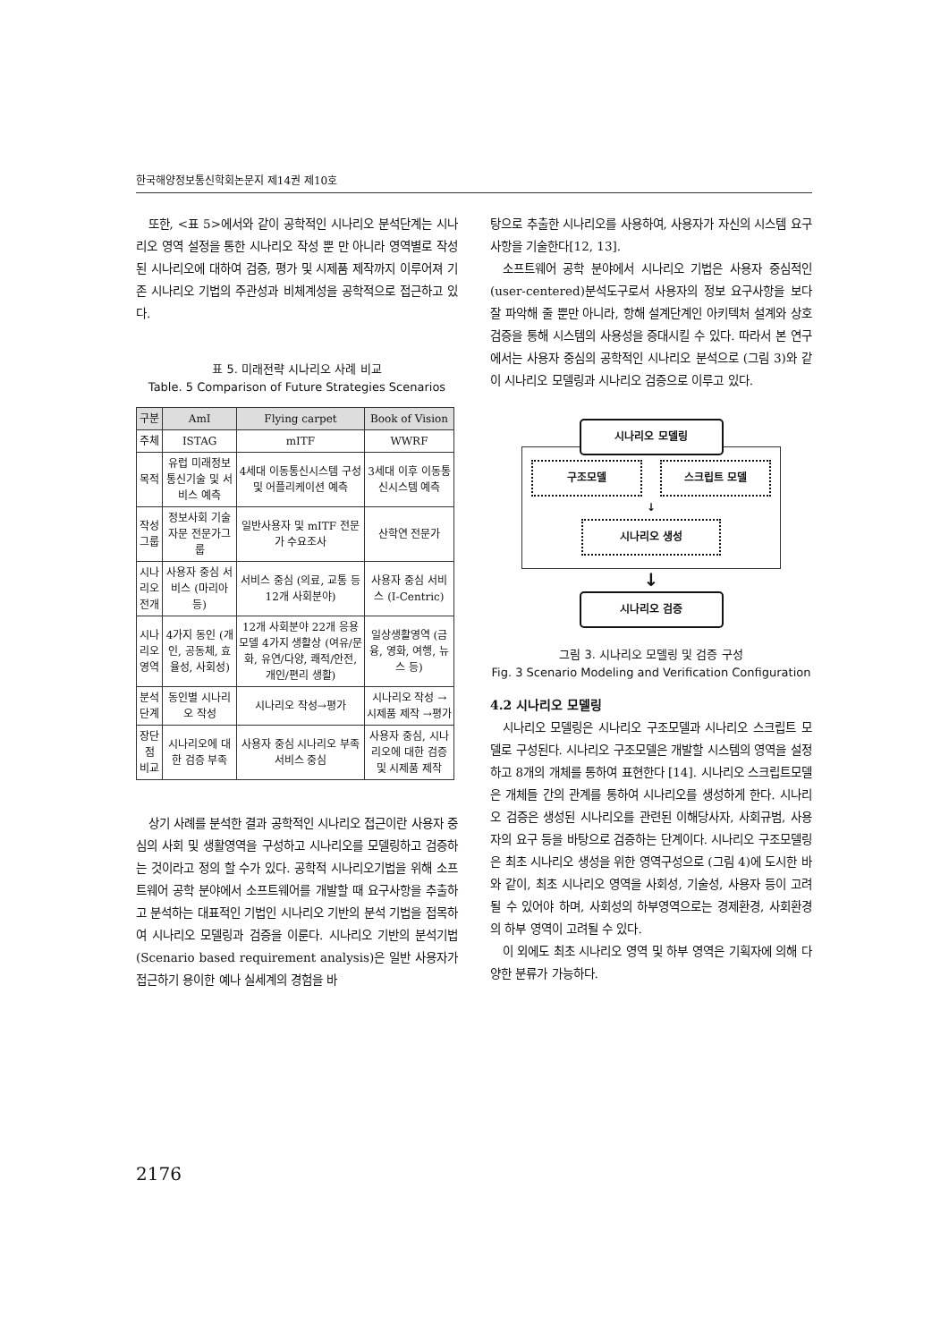한국해양정보통신학회논문지 제14권 제10호
또한, <표 5>에서와 같이 공학적인 시나리오 분석단계는 시나리오 영역 설정을 통한 시나리오 작성 뿐 만 아니라 영역별로 작성 된 시나리오에 대하여 검증, 평가 및 시제품 제작까지 이루어져 기존 시나리오 기법의 주관성과 비체계성을 공학적으로 접근하고 있다.
표 5. 미래전략 시나리오 사례 비교
Table. 5 Comparison of Future Strategies Scenarios
| 구분 | AmI | Flying carpet | Book of Vision |
| --- | --- | --- | --- |
| 주체 | ISTAG | mITF | WWRF |
| 목적 | 유럽 미래정보 통신기술 및 서비스 예측 | 4세대 이동통신시스템 구성 및 어플리케이션 예측 | 3세대 이후 이동통신시스템 예측 |
| 작성 그룹 | 정보사회 기술자문 전문가그룹 | 일반사용자 및 mITF 전문가 수요조사 | 산학연 전문가 |
| 시나리오 전개 | 사용자 중심 서비스 (마리아 등) | 서비스 중심 (의료, 교통 등 12개 사회분야) | 사용자 중심 서비스 (I-Centric) |
| 시나리오 영역 | 4가지 동인 (개인, 공동체, 효율성, 사회성) | 12개 사회분야 22개 응용모델 4가지 생활상 (여유/문화, 유연/다양, 쾌적/안전, 개인/편리 생활) | 일상생활영역 (금융, 영화, 여행, 뉴스 등) |
| 분석 단계 | 동인별 시나리오 작성 | 시나리오 작성→평가 | 시나리오 작성 → 시제품 제작 →평가 |
| 장단점 비교 | 시나리오에 대한 검증 부족 | 사용자 중심 시나리오 부족 서비스 중심 | 사용자 중심, 시나리오에 대한 검증 및 시제품 제작 |
상기 사례를 분석한 결과 공학적인 시나리오 접근이란 사용자 중심의 사회 및 생활영역을 구성하고 시나리오를 모델링하고 검증하는 것이라고 정의 할 수가 있다. 공학적 시나리오기법을 위해 소프트웨어 공학 분야에서 소프트웨어를 개발할 때 요구사항을 추출하고 분석하는 대표적인 기법인 시나리오 기반의 분석 기법을 접목하여 시나리오 모델링과 검증을 이룬다. 시나리오 기반의 분석기법(Scenario based requirement analysis)은 일반 사용자가 접근하기 용이한 예나 실세계의 경험을 바
탕으로 추출한 시나리오를 사용하여, 사용자가 자신의 시스템 요구사항을 기술한다[12, 13].
소프트웨어 공학 분야에서 시나리오 기법은 사용자 중심적인(user-centered)분석도구로서 사용자의 정보 요구사항을 보다 잘 파악해 줄 뿐만 아니라, 항해 설계단계인 아키텍처 설계와 상호 검증을 통해 시스템의 사용성을 증대시킬 수 있다. 따라서 본 연구에서는 사용자 중심의 공학적인 시나리오 분석으로 (그림 3)와 같이 시나리오 모델링과 시나리오 검증으로 이루고 있다.
시나리오 모델링
구조모델 스크립트 모델
↓
시나리오 생성
↓
시나리오 검증
그림 3. 시나리오 모델링 및 검증 구성
Fig. 3 Scenario Modeling and Verification Configuration
4.2 시나리오 모델링
시나리오 모델링은 시나리오 구조모델과 시나리오 스크립트 모델로 구성된다. 시나리오 구조모델은 개발할 시스템의 영역을 설정하고 8개의 개체를 통하여 표현한다 [14]. 시나리오 스크립트모델은 개체들 간의 관계를 통하여 시나리오를 생성하게 한다. 시나리오 검증은 생성된 시나리오를 관련된 이해당사자, 사회규범, 사용자의 요구 등을 바탕으로 검증하는 단계이다. 시나리오 구조모델링은 최초 시나리오 생성을 위한 영역구성으로 (그림 4)에 도시한 바와 같이, 최초 시나리오 영역을 사회성, 기술성, 사용자 등이 고려될 수 있어야 하며, 사회성의 하부영역으로는 경제환경, 사회환경의 하부 영역이 고려될 수 있다.
이 외에도 최초 시나리오 영역 및 하부 영역은 기획자에 의해 다양한 분류가 가능하다.
2176